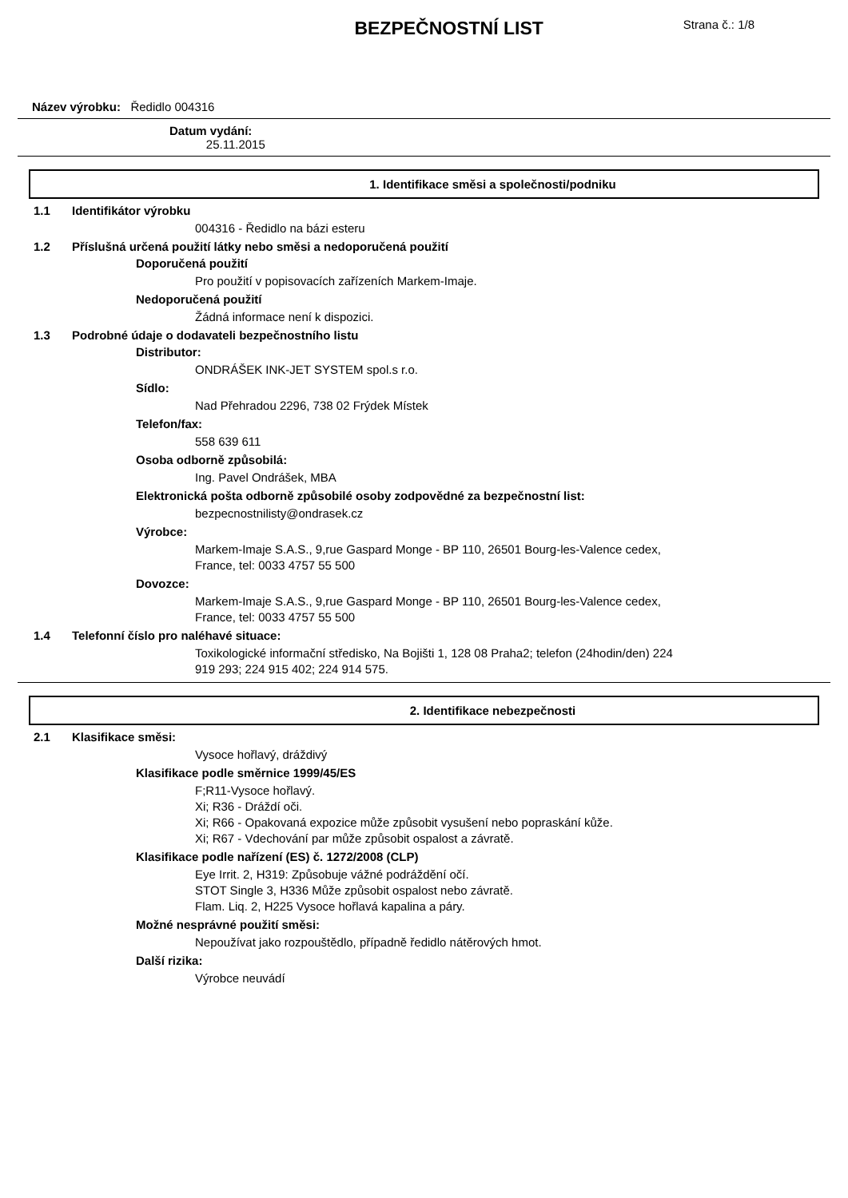BEZPEČNOSTNÍ LIST
Strana č.: 1/8
Název výrobku: Ředidlo 004316
Datum vydání:
25.11.2015
1. Identifikace směsi a společnosti/podniku
1.1 Identifikátor výrobku
004316 - Ředidlo na bázi esteru
1.2 Příslušná určená použití látky nebo směsi a nedoporučená použití
Doporučená použití
Pro použití v popisovacích zařízeních Markem-Imaje.
Nedoporučená použití
Žádná informace není k dispozici.
1.3 Podrobné údaje o dodavateli bezpečnostního listu
Distributor:
ONDRÁŠEK INK-JET SYSTEM spol.s r.o.
Sídlo:
Nad Přehradou 2296, 738 02 Frýdek Místek
Telefon/fax:
558 639 611
Osoba odborně způsobilá:
Ing. Pavel Ondrášek, MBA
Elektronická pošta odborně způsobilé osoby zodpovědné za bezpečnostní list:
bezpecnostnilisty@ondrasek.cz
Výrobce:
Markem-Imaje S.A.S., 9,rue Gaspard Monge - BP 110, 26501 Bourg-les-Valence cedex,
France, tel: 0033 4757 55 500
Dovozce:
Markem-Imaje S.A.S., 9,rue Gaspard Monge - BP 110, 26501 Bourg-les-Valence cedex,
France, tel: 0033 4757 55 500
1.4 Telefonní číslo pro naléhavé situace:
Toxikologické informační středisko, Na Bojišti 1, 128 08 Praha2; telefon (24hodin/den) 224
919 293; 224 915 402; 224 914 575.
2. Identifikace nebezpečnosti
2.1 Klasifikace směsi:
Vysoce hořlavý, dráždivý
Klasifikace podle směrnice 1999/45/ES
F;R11-Vysoce hořlavý.
Xi; R36 - Dráždí oči.
Xi; R66 - Opakovaná expozice může způsobit vysušení nebo popraskání kůže.
Xi; R67 - Vdechování par může způsobit ospalost a závratě.
Klasifikace podle nařízení (ES) č. 1272/2008 (CLP)
Eye Irrit. 2, H319: Způsobuje vážné podráždění očí.
STOT Single 3, H336 Může způsobit ospalost nebo závratě.
Flam. Liq. 2, H225 Vysoce hořlavá kapalina a páry.
Možné nesprávné použití směsi:
Nepoužívat jako rozpouštědlo, případně ředidlo nátěrových hmot.
Další rizika:
Výrobce neuvádí